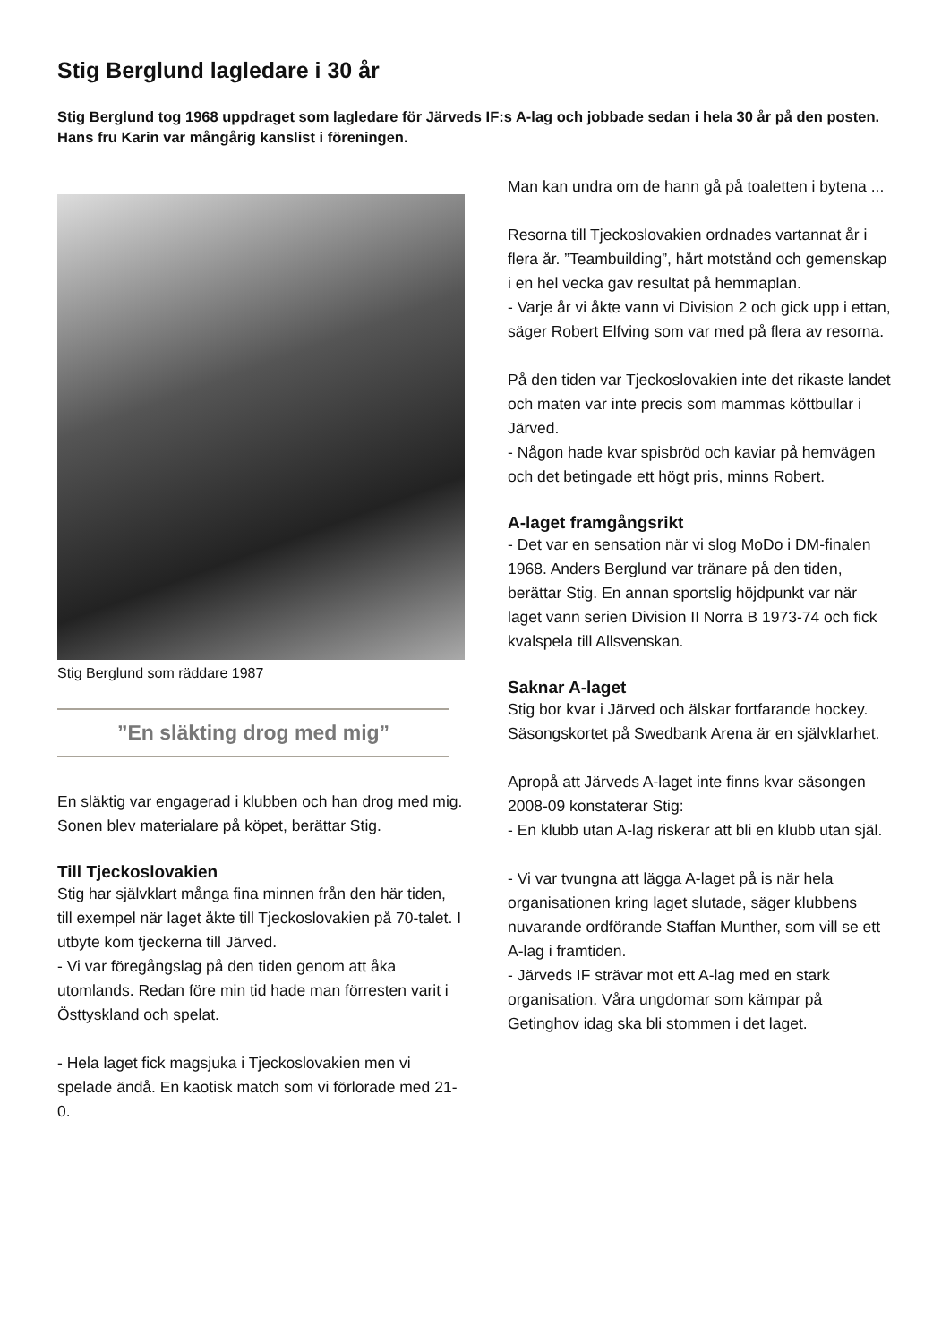Stig Berglund lagledare i 30 år
Stig Berglund tog 1968 uppdraget som lagledare för Järveds IF:s A-lag och jobbade sedan i hela 30 år på den posten. Hans fru Karin var mångårig kanslist i föreningen.
Stig Berglund som räddare 1987
”En släkting drog med mig”
En släktig var engagerad i klubben och han drog med mig. Sonen blev materialare på köpet, berättar Stig.
Till Tjeckoslovakien
Stig har självklart många fina minnen från den här tiden, till exempel när laget åkte till Tjeckoslovakien på 70-talet. I utbyte kom tjeckerna till Järved.
- Vi var föregångslag på den tiden genom att åka utomlands. Redan före min tid hade man förresten varit i Östtyskland och spelat.
- Hela laget fick magsjuka i Tjeckoslovakien men vi spelade ändå. En kaotisk match som vi förlorade med 21-0.
Man kan undra om de hann gå på toaletten i bytena ...
Resorna till Tjeckoslovakien ordnades vartannat år i flera år. ”Teambuilding”, hårt motstånd och gemenskap i en hel vecka gav resultat på hemmaplan.
- Varje år vi åkte vann vi Division 2 och gick upp i ettan, säger Robert Elfving som var med på flera av resorna.
På den tiden var Tjeckoslovakien inte det rikaste landet och maten var inte precis som mammas köttbullar i Järved.
- Någon hade kvar spisbröd och kaviar på hemvägen och det betingade ett högt pris, minns Robert.
A-laget framgångsrikt
- Det var en sensation när vi slog MoDo i DM-finalen 1968. Anders Berglund var tränare på den tiden, berättar Stig. En annan sportslig höjdpunkt var när laget vann serien Division II Norra B 1973-74 och fick kvalspela till Allsvenskan.
Saknar A-laget
Stig bor kvar i Järved och älskar fortfarande hockey. Säsongskortet på Swedbank Arena är en självklarhet.
Apropå att Järveds A-laget inte finns kvar säsongen 2008-09 konstaterar Stig:
- En klubb utan A-lag riskerar att bli en klubb utan själ.
- Vi var tvungna att lägga A-laget på is när hela organisationen kring laget slutade, säger klubbens nuvarande ordförande Staffan Munther, som vill se ett A-lag i framtiden.
- Järveds IF strävar mot ett A-lag med en stark organisation. Våra ungdomar som kämpar på Getinghov idag ska bli stommen i det laget.